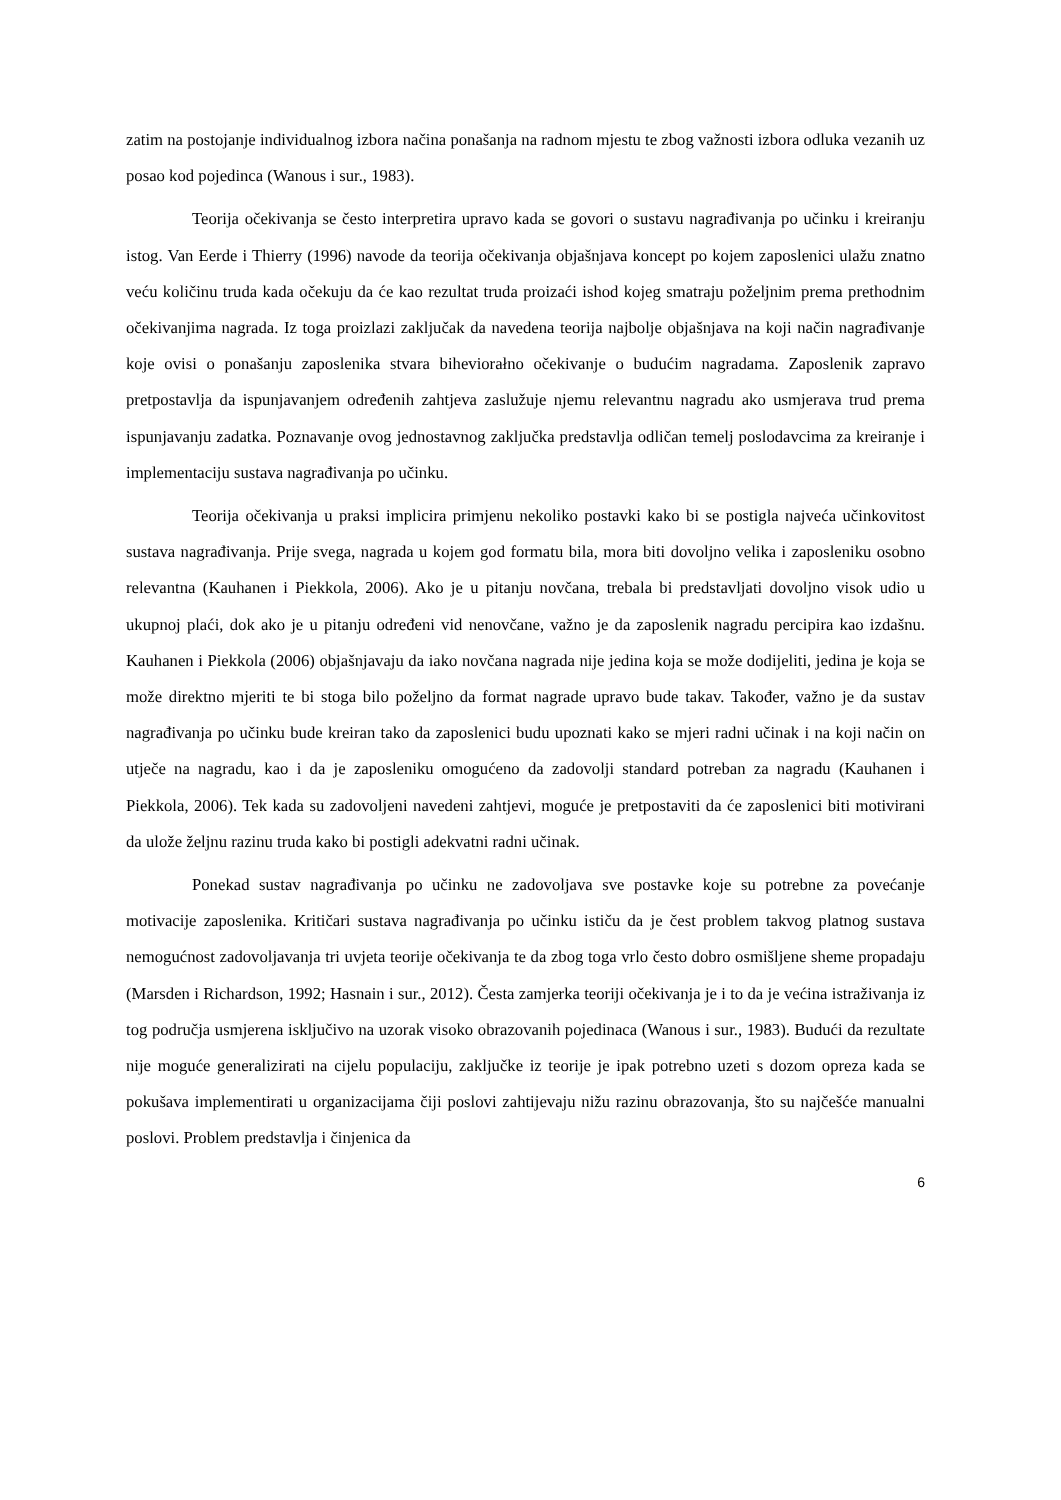zatim na postojanje individualnog izbora načina ponašanja na radnom mjestu te zbog važnosti izbora odluka vezanih uz posao kod pojedinca (Wanous i sur., 1983).
Teorija očekivanja se često interpretira upravo kada se govori o sustavu nagrađivanja po učinku i kreiranju istog. Van Eerde i Thierry (1996) navode da teorija očekivanja objašnjava koncept po kojem zaposlenici ulažu znatno veću količinu truda kada očekuju da će kao rezultat truda proizaći ishod kojeg smatraju poželjnim prema prethodnim očekivanjima nagrada. Iz toga proizlazi zaključak da navedena teorija najbolje objašnjava na koji način nagrađivanje koje ovisi o ponašanju zaposlenika stvara biheviorałno očekivanje o budućim nagradama. Zaposlenik zapravo pretpostavlja da ispunjavanjem određenih zahtjeva zaslužuje njemu relevantnu nagradu ako usmjerava trud prema ispunjavanju zadatka. Poznavanje ovog jednostavnog zaključka predstavlja odličan temelj poslodavcima za kreiranje i implementaciju sustava nagrađivanja po učinku.
Teorija očekivanja u praksi implicira primjenu nekoliko postavki kako bi se postigla najveća učinkovitost sustava nagrađivanja. Prije svega, nagrada u kojem god formatu bila, mora biti dovoljno velika i zaposleniku osobno relevantna (Kauhanen i Piekkola, 2006). Ako je u pitanju novčana, trebala bi predstavljati dovoljno visok udio u ukupnoj plaći, dok ako je u pitanju određeni vid nenovčane, važno je da zaposlenik nagradu percipira kao izdašnu. Kauhanen i Piekkola (2006) objašnjavaju da iako novčana nagrada nije jedina koja se može dodijeliti, jedina je koja se može direktno mjeriti te bi stoga bilo poželjno da format nagrade upravo bude takav. Također, važno je da sustav nagrađivanja po učinku bude kreiran tako da zaposlenici budu upoznati kako se mjeri radni učinak i na koji način on utječe na nagradu, kao i da je zaposleniku omogućeno da zadovolji standard potreban za nagradu (Kauhanen i Piekkola, 2006). Tek kada su zadovoljeni navedeni zahtjevi, moguće je pretpostaviti da će zaposlenici biti motivirani da ulože željnu razinu truda kako bi postigli adekvatni radni učinak.
Ponekad sustav nagrađivanja po učinku ne zadovoljava sve postavke koje su potrebne za povećanje motivacije zaposlenika. Kritičari sustava nagrađivanja po učinku ističu da je čest problem takvog platnog sustava nemogućnost zadovoljavanja tri uvjeta teorije očekivanja te da zbog toga vrlo često dobro osmišljene sheme propadaju (Marsden i Richardson, 1992; Hasnain i sur., 2012). Česta zamjerka teoriji očekivanja je i to da je većina istraživanja iz tog područja usmjerena isključivo na uzorak visoko obrazovanih pojedinaca (Wanous i sur., 1983). Budući da rezultate nije moguće generalizirati na cijelu populaciju, zaključke iz teorije je ipak potrebno uzeti s dozom opreza kada se pokušava implementirati u organizacijama čiji poslovi zahtijevaju nižu razinu obrazovanja, što su najčešće manualni poslovi. Problem predstavlja i činjenica da
6